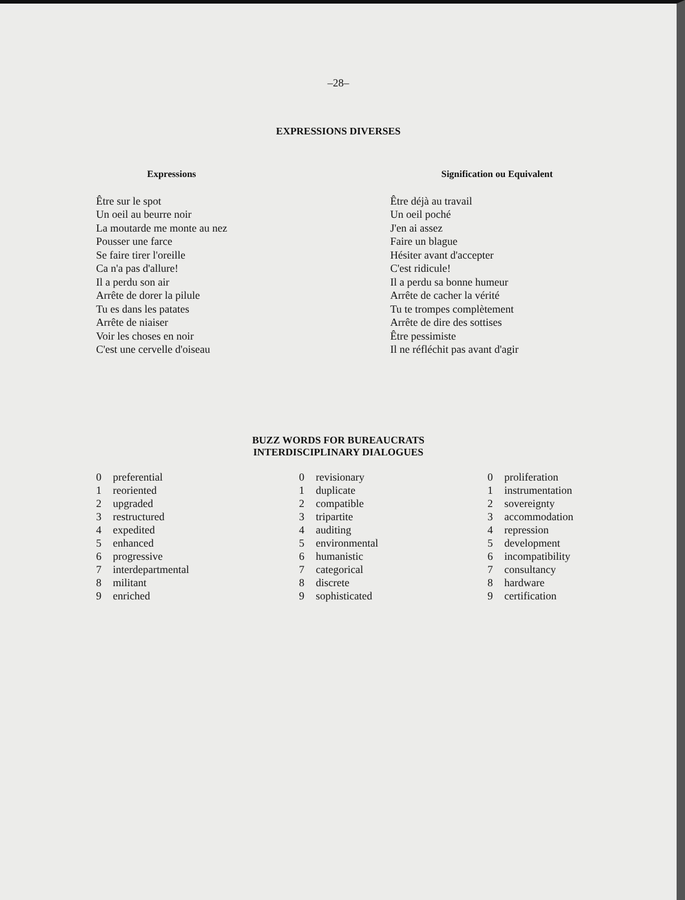–28–
EXPRESSIONS DIVERSES
| Expressions | Signification ou Equivalent |
| --- | --- |
| Être sur le spot | Être déjà au travail |
| Un oeil au beurre noir | Un oeil poché |
| La moutarde me monte au nez | J'en ai assez |
| Pousser une farce | Faire un blague |
| Se faire tirer l'oreille | Hésiter avant d'accepter |
| Ca n'a pas d'allure! | C'est ridicule! |
| Il a perdu son air | Il a perdu sa bonne humeur |
| Arrête de dorer la pilule | Arrête de cacher la vérité |
| Tu es dans les patates | Tu te trompes complètement |
| Arrête de niaiser | Arrête de dire des sottises |
| Voir les choses en noir | Être pessimiste |
| C'est une cervelle d'oiseau | Il ne réfléchit pas avant d'agir |
BUZZ WORDS FOR BUREAUCRATS
INTERDISCIPLINARY DIALOGUES
| 0 | preferential | 0 | revisionary | 0 | proliferation |
| 1 | reoriented | 1 | duplicate | 1 | instrumentation |
| 2 | upgraded | 2 | compatible | 2 | sovereignty |
| 3 | restructured | 3 | tripartite | 3 | accommodation |
| 4 | expedited | 4 | auditing | 4 | repression |
| 5 | enhanced | 5 | environmental | 5 | development |
| 6 | progressive | 6 | humanistic | 6 | incompatibility |
| 7 | interdepartmental | 7 | categorical | 7 | consultancy |
| 8 | militant | 8 | discrete | 8 | hardware |
| 9 | enriched | 9 | sophisticated | 9 | certification |